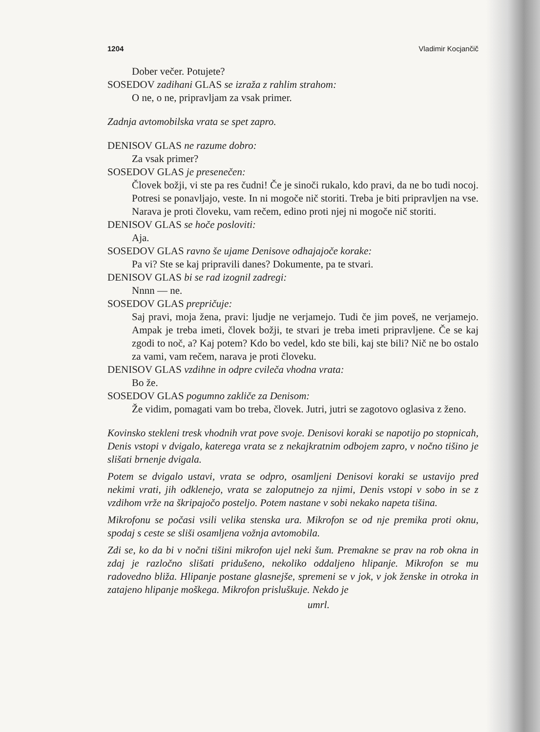1204 Vladimir Kocjančič
Dober večer. Potujete?
SOSEDOV zadihani GLAS se izraža z rahlim strahom:
O ne, o ne, pripravljam za vsak primer.
Zadnja avtomobilska vrata se spet zapro.
DENISOV GLAS ne razume dobro:
Za vsak primer?
SOSEDOV GLAS je presenečen:
Človek božji, vi ste pa res čudni! Če je sinoči rukalo, kdo pravi, da ne bo tudi nocoj. Potresi se ponavljajo, veste. In ni mogoče nič storiti. Treba je biti pripravljen na vse. Narava je proti človeku, vam rečem, edino proti njej ni mogoče nič storiti.
DENISOV GLAS se hoče posloviti:
Aja.
SOSEDOV GLAS ravno še ujame Denisove odhajajoče korake:
Pa vi? Ste se kaj pripravili danes? Dokumente, pa te stvari.
DENISOV GLAS bi se rad izognil zadregi:
Nnnn — ne.
SOSEDOV GLAS prepričuje:
Saj pravi, moja žena, pravi: ljudje ne verjamejo. Tudi če jim poveš, ne verjamejo. Ampak je treba imeti, človek božji, te stvari je treba imeti pripravljene. Če se kaj zgodi to noč, a? Kaj potem? Kdo bo vedel, kdo ste bili, kaj ste bili? Nič ne bo ostalo za vami, vam rečem, narava je proti človeku.
DENISOV GLAS vzdihne in odpre cvileča vhodna vrata:
Bo že.
SOSEDOV GLAS pogumno zakliče za Denisom:
Že vidim, pomagati vam bo treba, človek. Jutri, jutri se zagotovo oglasiva z ženo.
Kovinsko stekleni tresk vhodnih vrat pove svoje. Denisovi koraki se napotijo po stopnicah, Denis vstopi v dvigalo, katerega vrata se z nekajkratnim odbojem zapro, v nočno tišino je slišati brnenje dvigala.
Potem se dvigalo ustavi, vrata se odpro, osamljeni Denisovi koraki se ustavijo pred nekimi vrati, jih odklenejo, vrata se zaloputnejo za njimi, Denis vstopi v sobo in se z vzdihom vrže na škripajočo posteljo. Potem nastane v sobi nekako napeta tišina.
Mikrofonu se počasi vsili velika stenska ura. Mikrofon se od nje premika proti oknu, spodaj s ceste se sliši osamljena vožnja avtomobila.
Zdi se, ko da bi v nočni tišini mikrofon ujel neki šum. Premakne se prav na rob okna in zdaj je razločno slišati pridušeno, nekoliko oddaljeno hlipanje. Mikrofon se mu radovedno bliža. Hlipanje postane glasnejše, spremeni se v jok, v jok ženske in otroka in zatajeno hlipanje moškega. Mikrofon prisluškuje. Nekdo je
umrl.